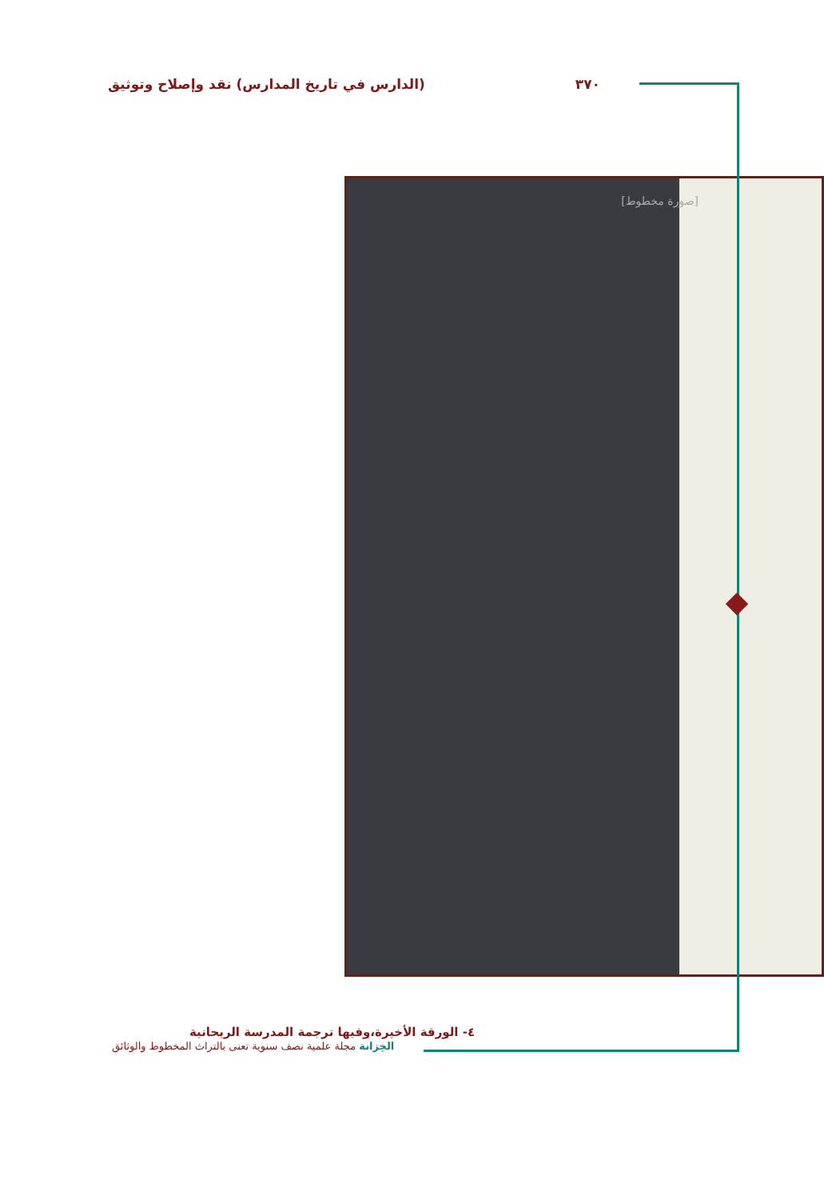٣٧٠ (الدارس في تاريخ المدارس) نقد وإصلاح وتوثيق
[صورة مخطوط]
٤- الورقة الأخيرة،وفيها ترجمة المدرسة الريحانية
الخِزانة مجلة علمية نصف سنوية تعنى بالتراث المخطوط والوثائق